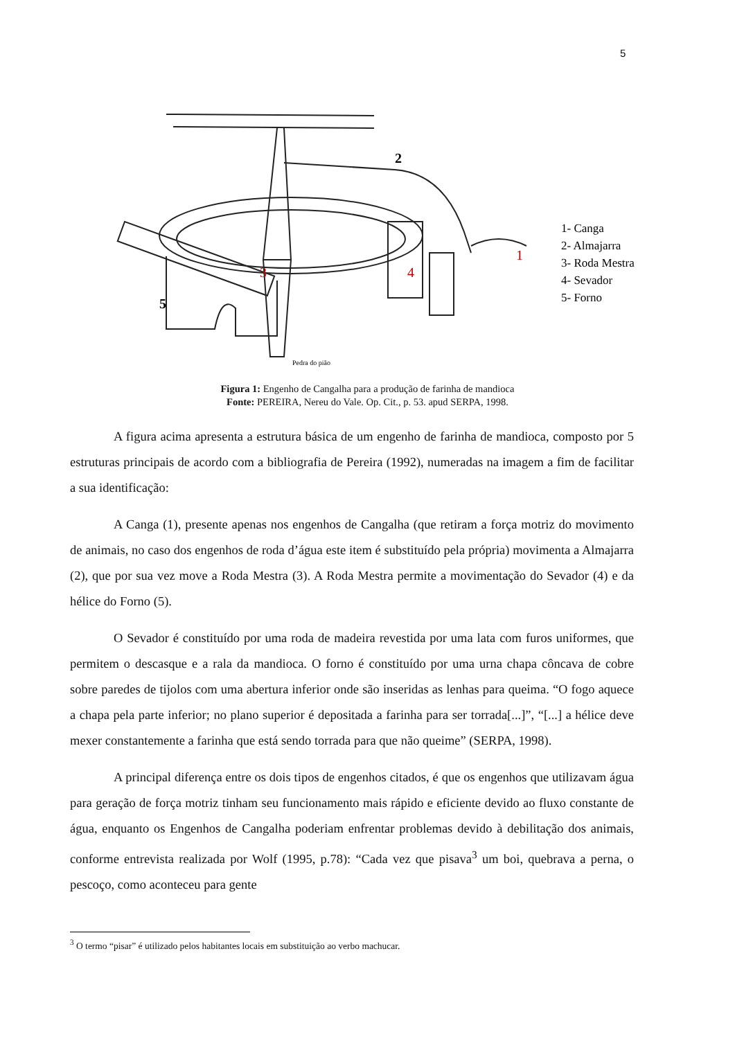5
2
1
3
4
5
1- Canga
2- Almajarra
3- Roda Mestra
4- Sevador
5- Forno
Pedra do pião
Figura 1: Engenho de Cangalha para a produção de farinha de mandioca
Fonte: PEREIRA, Nereu do Vale. Op. Cit., p. 53. apud SERPA, 1998.
A figura acima apresenta a estrutura básica de um engenho de farinha de mandioca, composto por 5 estruturas principais de acordo com a bibliografia de Pereira (1992), numeradas na imagem a fim de facilitar a sua identificação:
A Canga (1), presente apenas nos engenhos de Cangalha (que retiram a força motriz do movimento de animais, no caso dos engenhos de roda d’água este item é substituído pela própria) movimenta a Almajarra (2), que por sua vez move a Roda Mestra (3). A Roda Mestra permite a movimentação do Sevador (4) e da hélice do Forno (5).
O Sevador é constituído por uma roda de madeira revestida por uma lata com furos uniformes, que permitem o descasque e a rala da mandioca. O forno é constituído por uma urna chapa côncava de cobre sobre paredes de tijolos com uma abertura inferior onde são inseridas as lenhas para queima. “O fogo aquece a chapa pela parte inferior; no plano superior é depositada a farinha para ser torrada[...]”, “[...] a hélice deve mexer constantemente a farinha que está sendo torrada para que não queime” (SERPA, 1998).
A principal diferença entre os dois tipos de engenhos citados, é que os engenhos que utilizavam água para geração de força motriz tinham seu funcionamento mais rápido e eficiente devido ao fluxo constante de água, enquanto os Engenhos de Cangalha poderiam enfrentar problemas devido à debilitação dos animais, conforme entrevista realizada por Wolf (1995, p.78): “Cada vez que pisava<sup>3</sup> um boi, quebrava a perna, o pescoço, como aconteceu para gente
<sup>3</sup> O termo “pisar” é utilizado pelos habitantes locais em substituição ao verbo machucar.